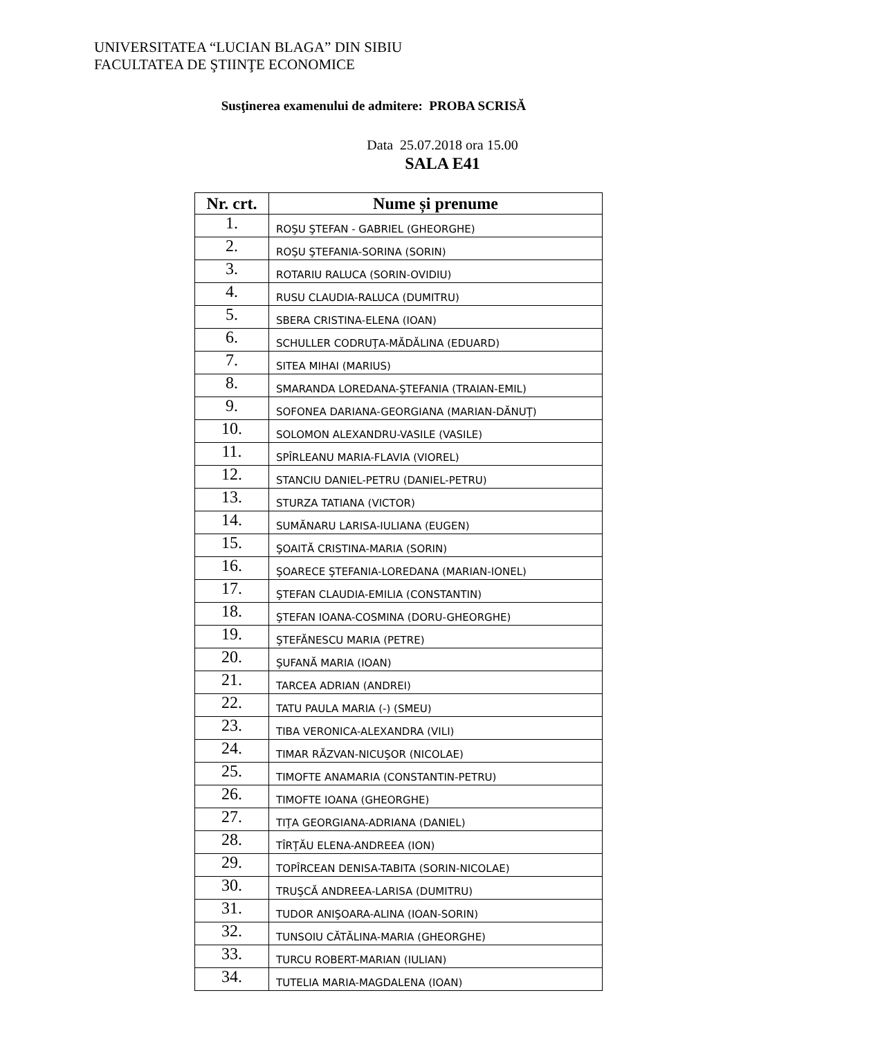UNIVERSITATEA “LUCIAN BLAGA” DIN SIBIU
FACULTATEA DE ŞTIINŢE ECONOMICE
Susţinerea examenului de admitere: PROBA SCRISĂ
Data 25.07.2018 ora 15.00
SALA E41
| Nr. crt. | Nume și prenume |
| --- | --- |
| 1. | ROŞU ŞTEFAN - GABRIEL (GHEORGHE) |
| 2. | ROŞU ŞTEFANIA-SORINA (SORIN) |
| 3. | ROTARIU RALUCA (SORIN-OVIDIU) |
| 4. | RUSU CLAUDIA-RALUCA (DUMITRU) |
| 5. | SBERA CRISTINA-ELENA (IOAN) |
| 6. | SCHULLER CODRUŢA-MĂDĂLINA (EDUARD) |
| 7. | SITEA MIHAI (MARIUS) |
| 8. | SMARANDA LOREDANA-ŞTEFANIA (TRAIAN-EMIL) |
| 9. | SOFONEA DARIANA-GEORGIANA (MARIAN-DĂNUŢ) |
| 10. | SOLOMON ALEXANDRU-VASILE (VASILE) |
| 11. | SPÎRLEANU MARIA-FLAVIA (VIOREL) |
| 12. | STANCIU DANIEL-PETRU (DANIEL-PETRU) |
| 13. | STURZA TATIANA (VICTOR) |
| 14. | SUMĂNARU LARISA-IULIANA (EUGEN) |
| 15. | ŞOAITĂ CRISTINA-MARIA (SORIN) |
| 16. | ŞOARECE ŞTEFANIA-LOREDANA (MARIAN-IONEL) |
| 17. | ŞTEFAN CLAUDIA-EMILIA (CONSTANTIN) |
| 18. | ŞTEFAN IOANA-COSMINA (DORU-GHEORGHE) |
| 19. | ŞTEFĂNESCU MARIA (PETRE) |
| 20. | ŞUFANĂ MARIA (IOAN) |
| 21. | TARCEA ADRIAN (ANDREI) |
| 22. | TATU PAULA MARIA (-) (SMEU) |
| 23. | TIBA VERONICA-ALEXANDRA (VILI) |
| 24. | TIMAR RĂZVAN-NICUŞOR (NICOLAE) |
| 25. | TIMOFTE ANAMARIA (CONSTANTIN-PETRU) |
| 26. | TIMOFTE IOANA (GHEORGHE) |
| 27. | TIŢA GEORGIANA-ADRIANA (DANIEL) |
| 28. | TÎRŢĂU ELENA-ANDREEA (ION) |
| 29. | TOPÎRCEAN DENISA-TABITA (SORIN-NICOLAE) |
| 30. | TRUŞCĂ ANDREEA-LARISA (DUMITRU) |
| 31. | TUDOR ANIŞOARA-ALINA (IOAN-SORIN) |
| 32. | TUNSOIU CĂTĂLINA-MARIA (GHEORGHE) |
| 33. | TURCU ROBERT-MARIAN (IULIAN) |
| 34. | TUTELIA MARIA-MAGDALENA (IOAN) |